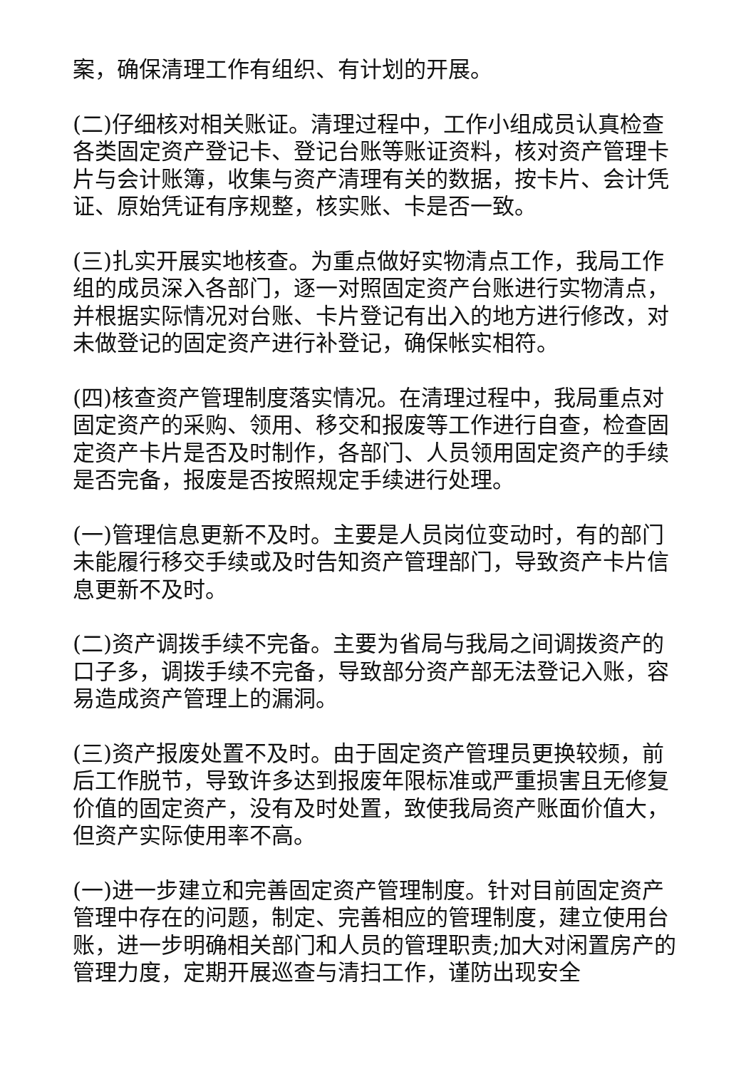案，确保清理工作有组织、有计划的开展。
(二)仔细核对相关账证。清理过程中，工作小组成员认真检查各类固定资产登记卡、登记台账等账证资料，核对资产管理卡片与会计账簿，收集与资产清理有关的数据，按卡片、会计凭证、原始凭证有序规整，核实账、卡是否一致。
(三)扎实开展实地核查。为重点做好实物清点工作，我局工作组的成员深入各部门，逐一对照固定资产台账进行实物清点，并根据实际情况对台账、卡片登记有出入的地方进行修改，对未做登记的固定资产进行补登记，确保帐实相符。
(四)核查资产管理制度落实情况。在清理过程中，我局重点对固定资产的采购、领用、移交和报废等工作进行自查，检查固定资产卡片是否及时制作，各部门、人员领用固定资产的手续是否完备，报废是否按照规定手续进行处理。
(一)管理信息更新不及时。主要是人员岗位变动时，有的部门未能履行移交手续或及时告知资产管理部门，导致资产卡片信息更新不及时。
(二)资产调拨手续不完备。主要为省局与我局之间调拨资产的口子多，调拨手续不完备，导致部分资产部无法登记入账，容易造成资产管理上的漏洞。
(三)资产报废处置不及时。由于固定资产管理员更换较频，前后工作脱节，导致许多达到报废年限标准或严重损害且无修复价值的固定资产，没有及时处置，致使我局资产账面价值大，但资产实际使用率不高。
(一)进一步建立和完善固定资产管理制度。针对目前固定资产管理中存在的问题，制定、完善相应的管理制度，建立使用台账，进一步明确相关部门和人员的管理职责;加大对闲置房产的管理力度，定期开展巡查与清扫工作，谨防出现安全